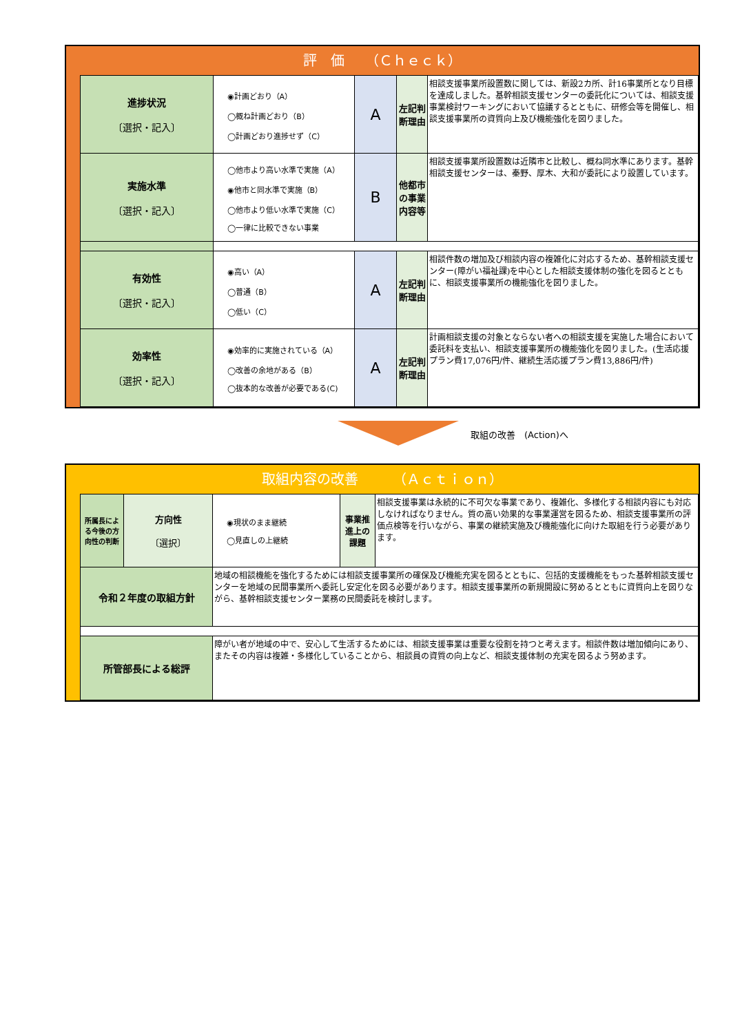評　価　　（Ｃｈｅｃｋ）
| 進捗状況 〔選択・記入〕 | ◉計画どおり（A） ◯概ね計画どおり（B） ◯計画どおり進捗せず（C） | A | 左記判断理由 | 相談支援事業所設置数に関しては、新設2カ所、計16事業所となり目標を達成しました。基幹相談支援センターの委託化については、相談支援事業検討ワーキングにおいて協議するとともに、研修会等を開催し、相談支援事業所の資質向上及び機能強化を図りました。 |
| 実施水準 〔選択・記入〕 | ◯他市より高い水準で実施（A） ◉他市と同水準で実施（B） ◯他市より低い水準で実施（C） ◯一律に比較できない事業 | B | 他都市の事業内容等 | 相談支援事業所設置数は近隣市と比較し、概ね同水準にあります。基幹相談支援センターは、秦野、厚木、大和が委託により設置しています。 |
| 有効性 〔選択・記入〕 | ◉高い（A） ◯普通（B） ◯低い（C） | A | 左記判断理由 | 相談件数の増加及び相談内容の複雑化に対応するため、基幹相談支援センター(障がい福祉課)を中心とした相談支援体制の強化を図るとともに、相談支援事業所の機能強化を図りました。 |
| 効率性 〔選択・記入〕 | ◉効率的に実施されている（A） ◯改善の余地がある（B） ◯抜本的な改善が必要である(C) | A | 左記判断理由 | 計画相談支援の対象とならない者への相談支援を実施した場合において委託料を支払い、相談支援事業所の機能強化を図りました。(生活応援プラン費17,076円/件、継続生活応援プラン費13,886円/件) |
取組の改善　(Action)へ
取組内容の改善　　　（Ａｃｔｉｏｎ）
| 所属長による今後の方向性の判断 | 方向性 〔選択〕 | ◉現状のまま継続 ◯見直しの上継続 | 事業推進上の課題 | 相談支援事業は永続的に不可欠な事業であり、複雑化、多様化する相談内容にも対応しなければなりません。質の高い効果的な事業運営を図るため、相談支援事業所の評価点検等を行いながら、事業の継続実施及び機能強化に向けた取組を行う必要があります。 |
| 令和２年度の取組方針 | | 地域の相談機能を強化するためには相談支援事業所の確保及び機能充実を図るとともに、包括的支援機能をもった基幹相談支援センターを地域の民間事業所へ委託し安定化を図る必要があります。相談支援事業所の新規開設に努めるとともに資質向上を図りながら、基幹相談支援センター業務の民間委託を検討します。 | | |
| 所管部長による総評 | | 障がい者が地域の中で、安心して生活するためには、相談支援事業は重要な役割を持つと考えます。相談件数は増加傾向にあり、またその内容は複雑・多様化していることから、相談員の資質の向上など、相談支援体制の充実を図るよう努めます。 | | |